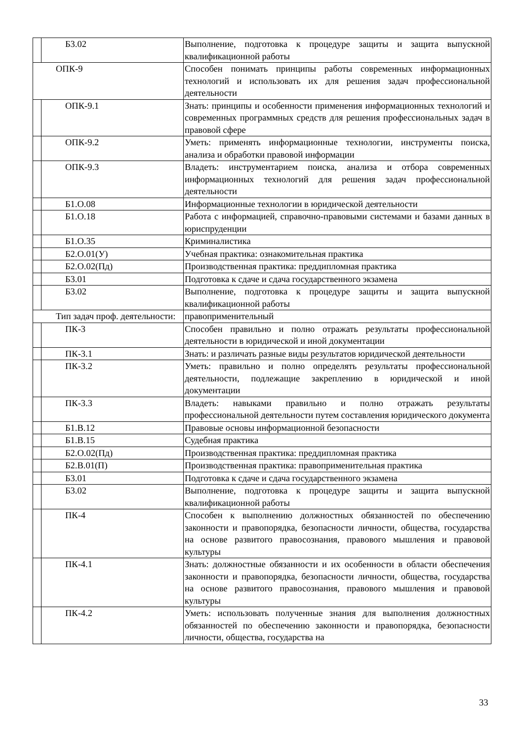| | Б3.02 | Выполнение, подготовка к процедуре защиты и защита выпускной квалификационной работы |
| ОПК-9 | | Способен понимать принципы работы современных информационных технологий и использовать их для решения задач профессиональной деятельности |
| | ОПК-9.1 | Знать: принципы и особенности применения информационных технологий и современных программных средств для решения профессиональных задач в правовой сфере |
| | ОПК-9.2 | Уметь: применять информационные технологии, инструменты поиска, анализа и обработки правовой информации |
| | ОПК-9.3 | Владеть: инструментарием поиска, анализа и отбора современных информационных технологий для решения задач профессиональной деятельности |
| | Б1.О.08 | Информационные технологии в юридической деятельности |
| | Б1.О.18 | Работа с информацией, справочно-правовыми системами и базами данных в юриспруденции |
| | Б1.О.35 | Криминалистика |
| | Б2.О.01(У) | Учебная практика: ознакомительная практика |
| | Б2.О.02(Пд) | Производственная практика: преддипломная практика |
| | Б3.01 | Подготовка к сдаче и сдача государственного экзамена |
| | Б3.02 | Выполнение, подготовка к процедуре защиты и защита выпускной квалификационной работы |
| Тип задач проф. деятельности: | | правоприменительный |
| | ПК-3 | Способен правильно и полно отражать результаты профессиональной деятельности в юридической и иной документации |
| | ПК-3.1 | Знать: и различать разные виды результатов юридической деятельности |
| | ПК-3.2 | Уметь: правильно и полно определять результаты профессиональной деятельности, подлежащие закреплению в юридической и иной документации |
| | ПК-3.3 | Владеть: навыками правильно и полно отражать результаты профессиональной деятельности путем составления юридического документа |
| | Б1.В.12 | Правовые основы информационной безопасности |
| | Б1.В.15 | Судебная практика |
| | Б2.О.02(Пд) | Производственная практика: преддипломная практика |
| | Б2.В.01(П) | Производственная практика: правоприменительная практика |
| | Б3.01 | Подготовка к сдаче и сдача государственного экзамена |
| | Б3.02 | Выполнение, подготовка к процедуре защиты и защита выпускной квалификационной работы |
| | ПК-4 | Способен к выполнению должностных обязанностей по обеспечению законности и правопорядка, безопасности личности, общества, государства на основе развитого правосознания, правового мышления и правовой культуры |
| | ПК-4.1 | Знать: должностные обязанности и их особенности в области обеспечения законности и правопорядка, безопасности личности, общества, государства на основе развитого правосознания, правового мышления и правовой культуры |
| | ПК-4.2 | Уметь: использовать полученные знания для выполнения должностных обязанностей по обеспечению законности и правопорядка, безопасности личности, общества, государства на |
33